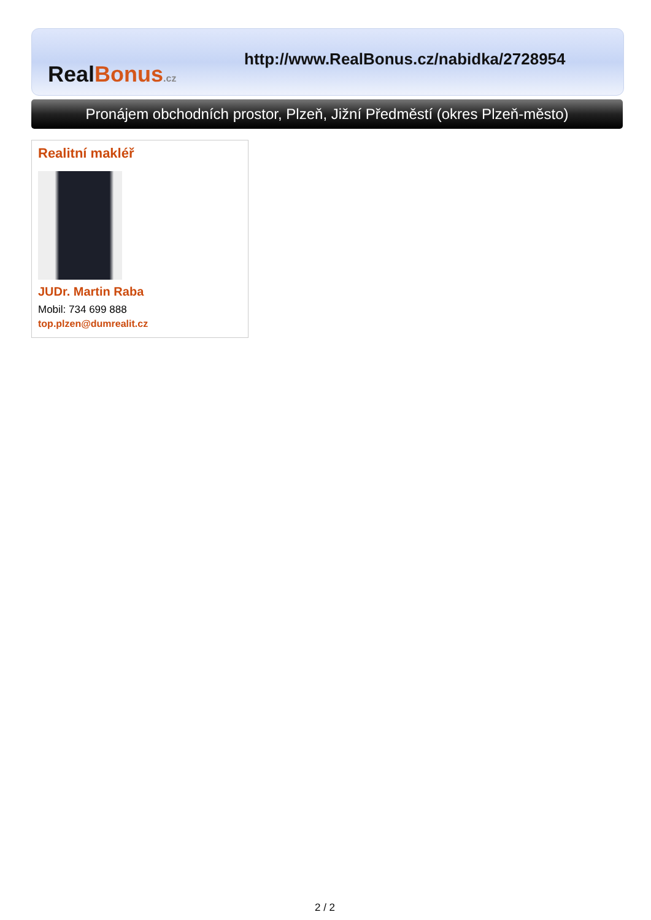Real Bonus.cz
http://www.RealBonus.cz/nabidka/2728954
Pronájem obchodních prostor, Plzeň, Jižní Předměstí (okres Plzeň-město)
Realitní makléř
JUDr. Martin Raba
Mobil: 734 699 888
top.plzen@dumrealit.cz
2 / 2